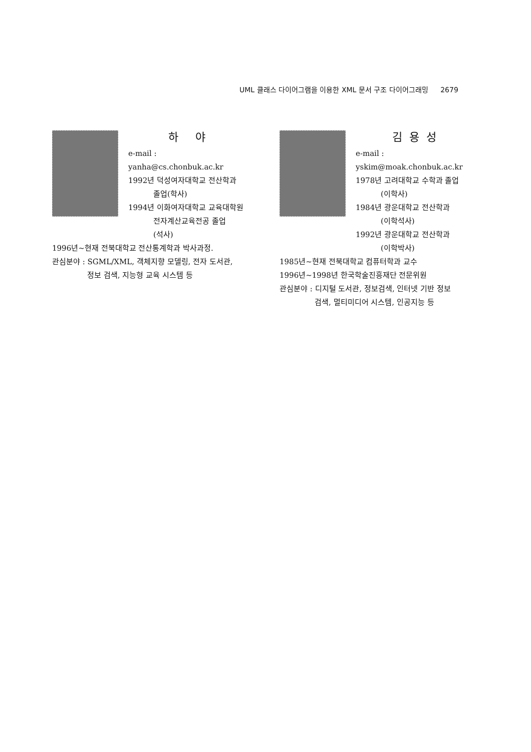UML 클래스 다이어그램을 이용한 XML 문서 구조 다이어그래밍 2679
하 야
e-mail : yanha@cs.chonbuk.ac.kr
1992년 덕성여자대학교 전산학과
졸업(학사)
1994년 이화여자대학교 교육대학원
전자계산교육전공 졸업
(석사)
1996년~현재 전북대학교 전산통계학과 박사과정.
관심분야 : SGML/XML, 객체지향 모델링, 전자 도서관,
정보 검색, 지능형 교육 시스템 등
김용성
e-mail : yskim@moak.chonbuk.ac.kr
1978년 고려대학교 수학과 졸업
(이학사)
1984년 광운대학교 전산학과
(이학석사)
1992년 광운대학교 전산학과
(이학박사)
1985년~현재 전북대학교 컴퓨터학과 교수
1996년~1998년 한국학술진흥재단 전문위원
관심분야 : 디지털 도서관, 정보검색, 인터넷 기반 정보
검색, 멀티미디어 시스템, 인공지능 등